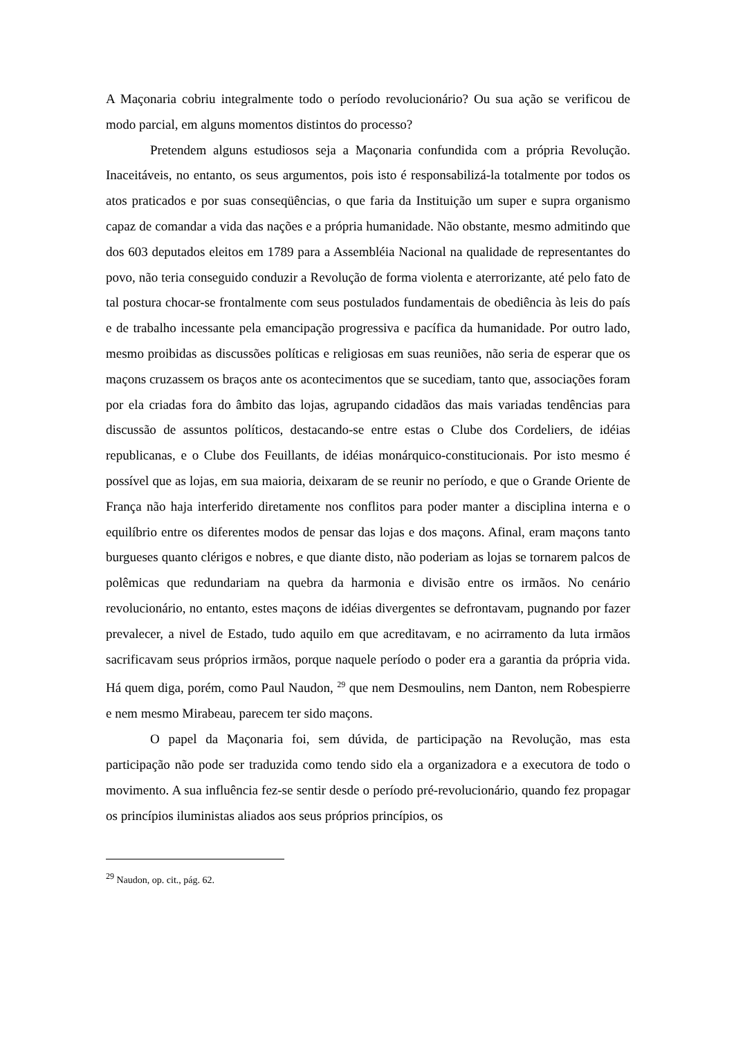A Maçonaria cobriu integralmente todo o período revolucionário? Ou sua ação se verificou de modo parcial, em alguns momentos distintos do processo?
Pretendem alguns estudiosos seja a Maçonaria confundida com a própria Revolução. Inaceitáveis, no entanto, os seus argumentos, pois isto é responsabilizá-la totalmente por todos os atos praticados e por suas conseqüências, o que faria da Instituição um super e supra organismo capaz de comandar a vida das nações e a própria humanidade. Não obstante, mesmo admitindo que dos 603 deputados eleitos em 1789 para a Assembléia Nacional na qualidade de representantes do povo, não teria conseguido conduzir a Revolução de forma violenta e aterrorizante, até pelo fato de tal postura chocar-se frontalmente com seus postulados fundamentais de obediência às leis do país e de trabalho incessante pela emancipação progressiva e pacífica da humanidade. Por outro lado, mesmo proibidas as discussões políticas e religiosas em suas reuniões, não seria de esperar que os maçons cruzassem os braços ante os acontecimentos que se sucediam, tanto que, associações foram por ela criadas fora do âmbito das lojas, agrupando cidadãos das mais variadas tendências para discussão de assuntos políticos, destacando-se entre estas o Clube dos Cordeliers, de idéias republicanas, e o Clube dos Feuillants, de idéias monárquico-constitucionais. Por isto mesmo é possível que as lojas, em sua maioria, deixaram de se reunir no período, e que o Grande Oriente de França não haja interferido diretamente nos conflitos para poder manter a disciplina interna e o equilíbrio entre os diferentes modos de pensar das lojas e dos maçons. Afinal, eram maçons tanto burgueses quanto clérigos e nobres, e que diante disto, não poderiam as lojas se tornarem palcos de polêmicas que redundariam na quebra da harmonia e divisão entre os irmãos. No cenário revolucionário, no entanto, estes maçons de idéias divergentes se defrontavam, pugnando por fazer prevalecer, a nivel de Estado, tudo aquilo em que acreditavam, e no acirramento da luta irmãos sacrificavam seus próprios irmãos, porque naquele período o poder era a garantia da própria vida. Há quem diga, porém, como Paul Naudon, <sup>29</sup> que nem Desmoulins, nem Danton, nem Robespierre e nem mesmo Mirabeau, parecem ter sido maçons.
O papel da Maçonaria foi, sem dúvida, de participação na Revolução, mas esta participação não pode ser traduzida como tendo sido ela a organizadora e a executora de todo o movimento. A sua influência fez-se sentir desde o período pré-revolucionário, quando fez propagar os princípios iluministas aliados aos seus próprios princípios, os
<sup>29</sup> Naudon, op. cit., pág. 62.